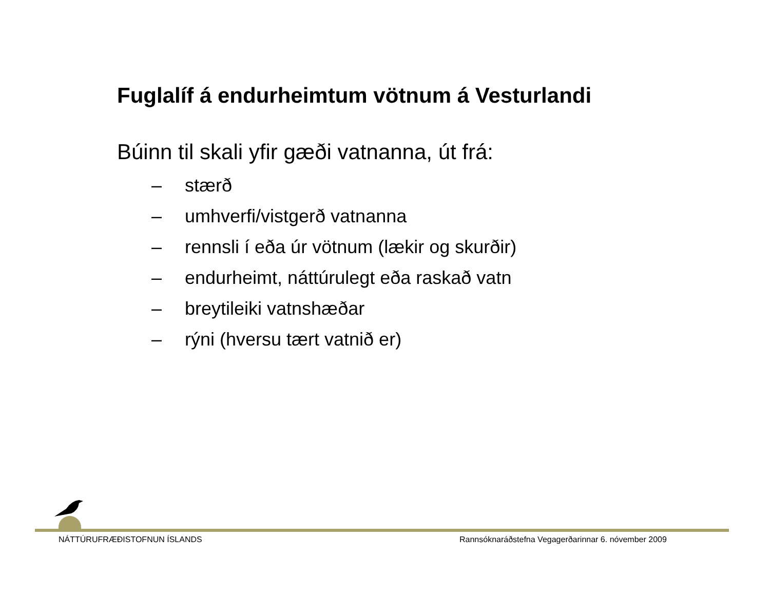Fuglalíf á endurheimtum vötnum á Vesturlandi
Búinn til skali yfir gæði vatnanna, út frá:
– stærð
– umhverfi/vistgerð vatnanna
– rennsli í eða úr vötnum (lækir og skurðir)
– endurheimt, náttúrulegt eða raskað vatn
– breytileiki vatnshæðar
– rýni (hversu tært vatnið er)
NÁTTÚRUFRÆÐISTOFNUN ÍSLANDS
Rannsóknaráðstefna Vegagerðarinnar 6. nóvember 2009